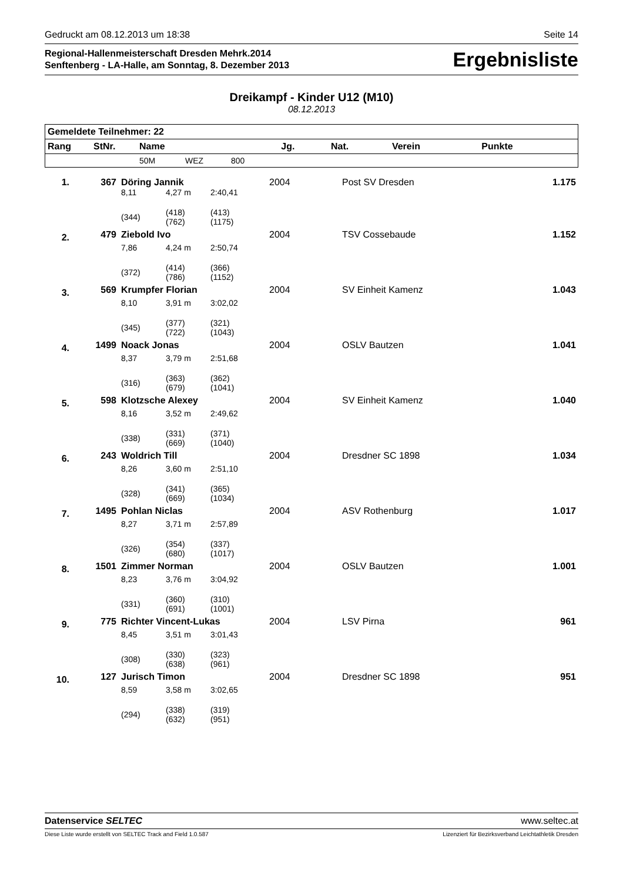Gedruckt am 08.12.2013 um 18:38 Seite 14
Regional-Hallenmeisterschaft Dresden Mehrk.2014
Senftenberg - LA-Halle, am Sonntag, 8. Dezember 2013
Ergebnisliste
Dreikampf - Kinder U12 (M10)
08.12.2013
| Gemeldete Teilnehmer: 22 | | | | | | | | |
| --- | --- | --- | --- | --- | --- | --- | --- | --- |
| Rang | StNr. | Name | | | Jg. | Nat. | Verein | Punkte |
| | | 50M | WEZ | 800 | | | | |
| 1. | 367 | Döring Jannik | | | 2004 | | Post SV Dresden | 1.175 |
| | | 8,11 | 4,27 m | 2:40,41 | | | | |
| | | (344) | (418) (762) | (413) (1175) | | | | |
| 2. | 479 | Ziebold Ivo | | | 2004 | | TSV Cossebaude | 1.152 |
| | | 7,86 | 4,24 m | 2:50,74 | | | | |
| | | (372) | (414) (786) | (366) (1152) | | | | |
| 3. | 569 | Krumpfer Florian | | | 2004 | | SV Einheit Kamenz | 1.043 |
| | | 8,10 | 3,91 m | 3:02,02 | | | | |
| | | (345) | (377) (722) | (321) (1043) | | | | |
| 4. | 1499 | Noack Jonas | | | 2004 | | OSLV Bautzen | 1.041 |
| | | 8,37 | 3,79 m | 2:51,68 | | | | |
| | | (316) | (363) (679) | (362) (1041) | | | | |
| 5. | 598 | Klotzsche Alexey | | | 2004 | | SV Einheit Kamenz | 1.040 |
| | | 8,16 | 3,52 m | 2:49,62 | | | | |
| | | (338) | (331) (669) | (371) (1040) | | | | |
| 6. | 243 | Woldrich Till | | | 2004 | | Dresdner SC 1898 | 1.034 |
| | | 8,26 | 3,60 m | 2:51,10 | | | | |
| | | (328) | (341) (669) | (365) (1034) | | | | |
| 7. | 1495 | Pohlan Niclas | | | 2004 | | ASV Rothenburg | 1.017 |
| | | 8,27 | 3,71 m | 2:57,89 | | | | |
| | | (326) | (354) (680) | (337) (1017) | | | | |
| 8. | 1501 | Zimmer Norman | | | 2004 | | OSLV Bautzen | 1.001 |
| | | 8,23 | 3,76 m | 3:04,92 | | | | |
| | | (331) | (360) (691) | (310) (1001) | | | | |
| 9. | 775 | Richter Vincent-Lukas | | | 2004 | | LSV Pirna | 961 |
| | | 8,45 | 3,51 m | 3:01,43 | | | | |
| | | (308) | (330) (638) | (323) (961) | | | | |
| 10. | 127 | Jurisch Timon | | | 2004 | | Dresdner SC 1898 | 951 |
| | | 8,59 | 3,58 m | 3:02,65 | | | | |
| | | (294) | (338) (632) | (319) (951) | | | | |
Datenservice SELTEC www.seltec.at
Diese Liste wurde erstellt von SELTEC Track and Field 1.0.587 Lizenziert für Bezirksverband Leichtathletik Dresden